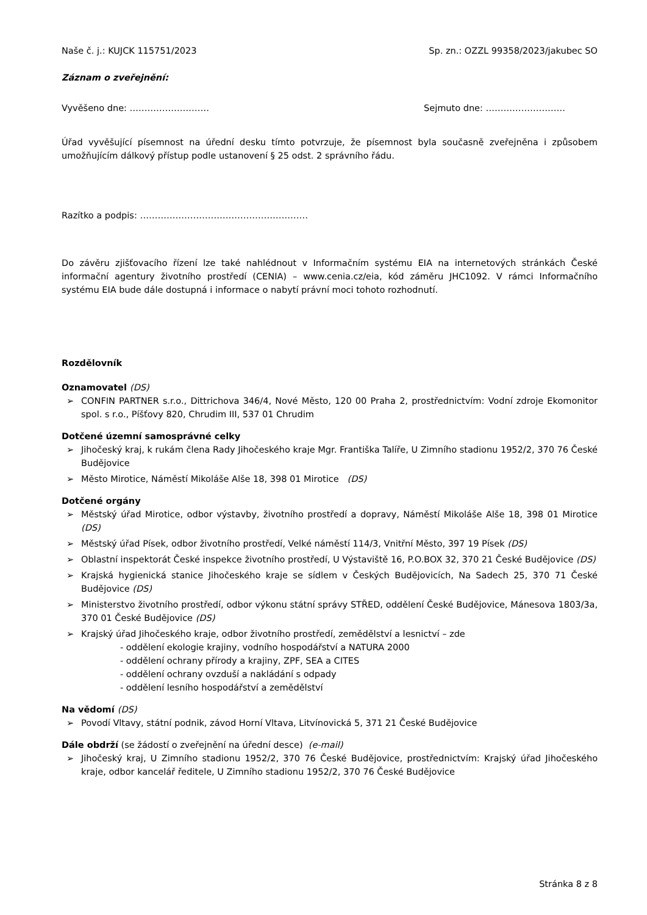Naše č. j.: KUJCK 115751/2023 Sp. zn.: OZZL 99358/2023/jakubec SO
Záznam o zveřejnění:
Vyvěšeno dne: ……………………… Sejmuto dne: ………………………
Úřad vyvěšující písemnost na úřední desku tímto potvrzuje, že písemnost byla současně zveřejněna i způsobem umožňujícím dálkový přístup podle ustanovení § 25 odst. 2 správního řádu.
Razítko a podpis: …………………………………………………
Do závěru zjišťovacího řízení lze také nahlédnout v Informačním systému EIA na internetových stránkách České informační agentury životního prostředí (CENIA) – www.cenia.cz/eia, kód záměru JHC1092. V rámci Informačního systému EIA bude dále dostupná i informace o nabytí právní moci tohoto rozhodnutí.
Rozdělovník
Oznamovatel (DS)
➢ CONFIN PARTNER s.r.o., Dittrichova 346/4, Nové Město, 120 00 Praha 2, prostřednictvím: Vodní zdroje Ekomonitor spol. s r.o., Píšťovy 820, Chrudim III, 537 01 Chrudim
Dotčené územní samosprávné celky
➢ Jihočeský kraj, k rukám člena Rady Jihočeského kraje Mgr. Františka Talíře, U Zimního stadionu 1952/2, 370 76 České Budějovice
➢ Město Mirotice, Náměstí Mikoláše Alše 18, 398 01 Mirotice (DS)
Dotčené orgány
➢ Městský úřad Mirotice, odbor výstavby, životního prostředí a dopravy, Náměstí Mikoláše Alše 18, 398 01 Mirotice (DS)
➢ Městský úřad Písek, odbor životního prostředí, Velké náměstí 114/3, Vnitřní Město, 397 19 Písek (DS)
➢ Oblastní inspektorát České inspekce životního prostředí, U Výstaviště 16, P.O.BOX 32, 370 21 České Budějovice (DS)
➢ Krajská hygienická stanice Jihočeského kraje se sídlem v Českých Budějovicích, Na Sadech 25, 370 71 České Budějovice (DS)
➢ Ministerstvo životního prostředí, odbor výkonu státní správy STŘED, oddělení České Budějovice, Mánesova 1803/3a, 370 01 České Budějovice (DS)
➢ Krajský úřad Jihočeského kraje, odbor životního prostředí, zemědělství a lesnictví – zde
- oddělení ekologie krajiny, vodního hospodářství a NATURA 2000
- oddělení ochrany přírody a krajiny, ZPF, SEA a CITES
- oddělení ochrany ovzduší a nakládání s odpady
- oddělení lesního hospodářství a zemědělství
Na vědomí (DS)
➢ Povodí Vltavy, státní podnik, závod Horní Vltava, Litvínovická 5, 371 21 České Budějovice
Dále obdrží (se žádostí o zveřejnění na úřední desce) (e-mail)
➢ Jihočeský kraj, U Zimního stadionu 1952/2, 370 76 České Budějovice, prostřednictvím: Krajský úřad Jihočeského kraje, odbor kancelář ředitele, U Zimního stadionu 1952/2, 370 76 České Budějovice
Stránka 8 z 8